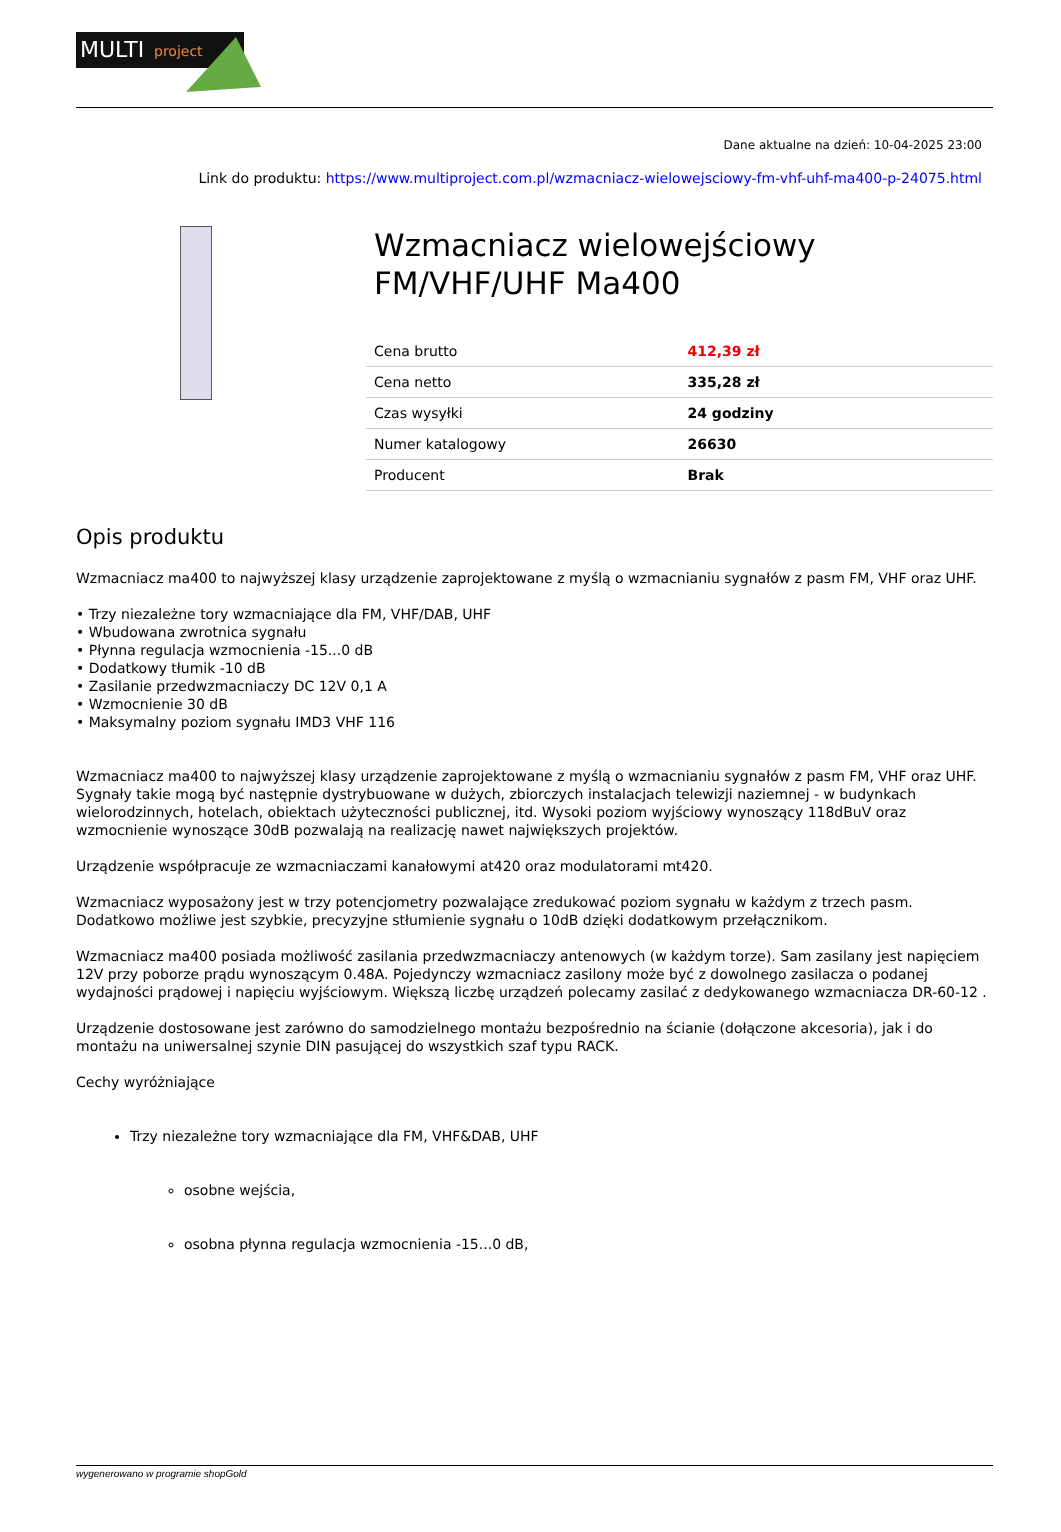MULTI
project
Dane aktualne na dzień: 10-04-2025 23:00
Link do produktu: https://www.multiproject.com.pl/wzmacniacz-wielowejsciowy-fm-vhf-uhf-ma400-p-24075.html
Wzmacniacz wielowejściowy FM/VHF/UHF Ma400
| Cena brutto | 412,39 zł |
| Cena netto | 335,28 zł |
| Czas wysyłki | 24 godziny |
| Numer katalogowy | 26630 |
| Producent | Brak |
Opis produktu
Wzmacniacz ma400 to najwyższej klasy urządzenie zaprojektowane z myślą o wzmacnianiu sygnałów z pasm FM, VHF oraz UHF.
• Trzy niezależne tory wzmacniające dla FM, VHF/DAB, UHF
• Wbudowana zwrotnica sygnału
• Płynna regulacja wzmocnienia -15...0 dB
• Dodatkowy tłumik -10 dB
• Zasilanie przedwzmacniaczy DC 12V 0,1 A
• Wzmocnienie 30 dB
• Maksymalny poziom sygnału IMD3 VHF 116
Wzmacniacz ma400 to najwyższej klasy urządzenie zaprojektowane z myślą o wzmacnianiu sygnałów z pasm FM, VHF oraz UHF. Sygnały takie mogą być następnie dystrybuowane w dużych, zbiorczych instalacjach telewizji naziemnej - w budynkach wielorodzinnych, hotelach, obiektach użyteczności publicznej, itd. Wysoki poziom wyjściowy wynoszący 118dBuV oraz wzmocnienie wynoszące 30dB pozwalają na realizację nawet największych projektów.
Urządzenie współpracuje ze wzmacniaczami kanałowymi at420 oraz modulatorami mt420.
Wzmacniacz wyposażony jest w trzy potencjometry pozwalające zredukować poziom sygnału w każdym z trzech pasm. Dodatkowo możliwe jest szybkie, precyzyjne stłumienie sygnału o 10dB dzięki dodatkowym przełącznikom.
Wzmacniacz ma400 posiada możliwość zasilania przedwzmacniaczy antenowych (w każdym torze). Sam zasilany jest napięciem 12V przy poborze prądu wynoszącym 0.48A. Pojedynczy wzmacniacz zasilony może być z dowolnego zasilacza o podanej wydajności prądowej i napięciu wyjściowym. Większą liczbę urządzeń polecamy zasilać z dedykowanego wzmacniacza DR-60-12 .
Urządzenie dostosowane jest zarówno do samodzielnego montażu bezpośrednio na ścianie (dołączone akcesoria), jak i do montażu na uniwersalnej szynie DIN pasującej do wszystkich szaf typu RACK.
Cechy wyróżniające
Trzy niezależne tory wzmacniające dla FM, VHF&DAB, UHF
osobne wejścia,
osobna płynna regulacja wzmocnienia -15...0 dB,
wygenerowano w programie shopGold